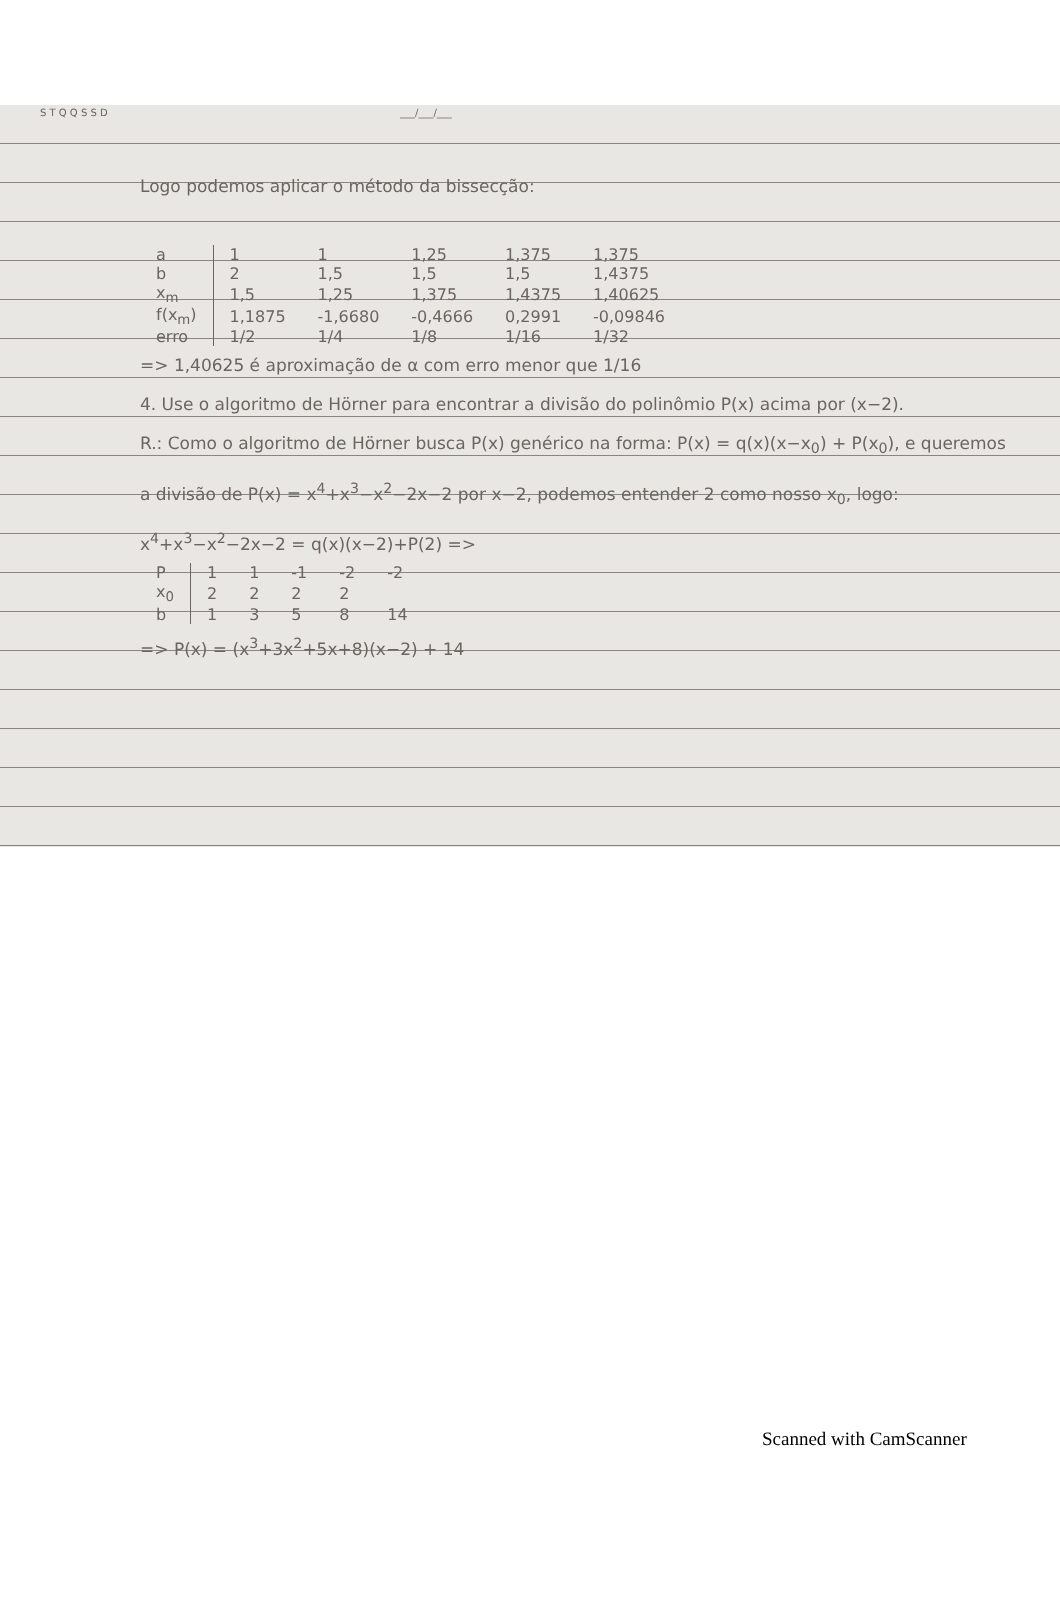S T Q Q S S D ___/___/___
Logo podemos aplicar o método da bissecção:
| a | 1 | 1 | 1,25 | 1,375 | 1,375 |
| b | 2 | 1,5 | 1,5 | 1,5 | 1,4375 |
| x<sub>m</sub> | 1,5 | 1,25 | 1,375 | 1,4375 | 1,40625 |
| f(x<sub>m</sub>) | 1,1875 | -1,6680 | -0,4666 | 0,2991 | -0,09846 |
| erro | 1/2 | 1/4 | 1/8 | 1/16 | 1/32 |
=> 1,40625 é aproximação de α com erro menor que 1/16
4. Use o algoritmo de Hörner para encontrar a divisão do polinômio P(x) acima por (x−2).
R.: Como o algoritmo de Hörner busca P(x) genérico na forma: P(x) = q(x)(x−x<sub>0</sub>) + P(x<sub>0</sub>), e queremos a divisão de P(x) = x<sup>4</sup>+x<sup>3</sup>−x<sup>2</sup>−2x−2 por x−2, podemos entender 2 como nosso x<sub>0</sub>, logo:
x<sup>4</sup>+x<sup>3</sup>−x<sup>2</sup>−2x−2 = q(x)(x−2)+P(2) =>
| P | 1 | 1 | -1 | -2 | -2 |
| x<sub>0</sub> | 2 | 2 | 2 | 2 | |
| b | 1 | 3 | 5 | 8 | 14 |
=> P(x) = (x<sup>3</sup>+3x<sup>2</sup>+5x+8)(x−2) + 14
Scanned with CamScanner